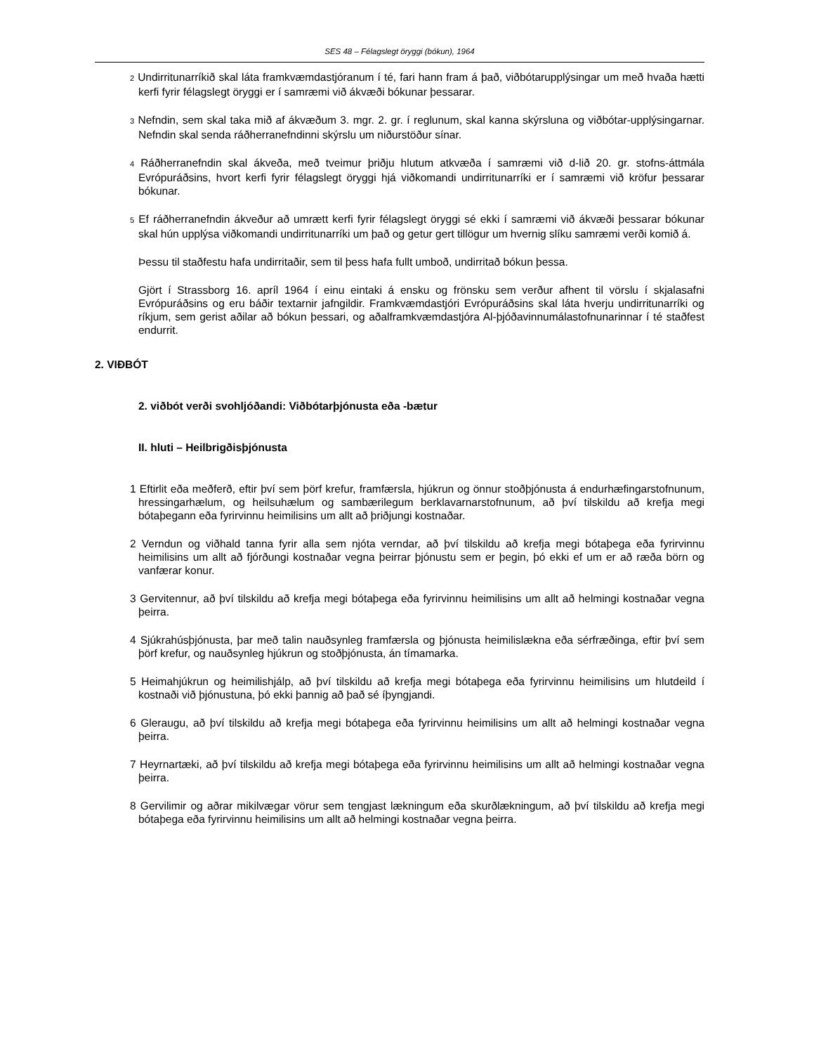SES 48 – Félagslegt öryggi (bókun), 1964
2 Undirritunarríkið skal láta framkvæmdastjóranum í té, fari hann fram á það, viðbótarupplýsingar um með hvaða hætti kerfi fyrir félagslegt öryggi er í samræmi við ákvæði bókunar þessarar.
3 Nefndin, sem skal taka mið af ákvæðum 3. mgr. 2. gr. í reglunum, skal kanna skýrsluna og viðbótar-upplýsingarnar. Nefndin skal senda ráðherranefndinni skýrslu um niðurstöður sínar.
4 Ráðherranefndin skal ákveða, með tveimur þriðju hlutum atkvæða í samræmi við d-lið 20. gr. stofns-áttmála Evrópuráðsins, hvort kerfi fyrir félagslegt öryggi hjá viðkomandi undirritunarríki er í samræmi við kröfur þessarar bókunar.
5 Ef ráðherranefndin ákveður að umrætt kerfi fyrir félagslegt öryggi sé ekki í samræmi við ákvæði þessarar bókunar skal hún upplýsa viðkomandi undirritunarríki um það og getur gert tillögur um hvernig slíku samræmi verði komið á.
Þessu til staðfestu hafa undirritaðir, sem til þess hafa fullt umboð, undirritað bókun þessa.
Gjört í Strassborg 16. apríl 1964 í einu eintaki á ensku og frönsku sem verður afhent til vörslu í skjalasafni Evrópuráðsins og eru báðir textarnir jafngildir. Framkvæmdastjóri Evrópuráðsins skal láta hverju undirritunarríki og ríkjum, sem gerist aðilar að bókun þessari, og aðalframkvæmdastjóra Al-þjóðavinnumálastofnunarinnar í té staðfest endurrit.
2. VIÐBÓT
2. viðbót verði svohljóðandi: Viðbótarþjónusta eða -bætur
II. hluti – Heilbrigðisþjónusta
1 Eftirlit eða meðferð, eftir því sem þörf krefur, framfærsla, hjúkrun og önnur stoðþjónusta á endurhæfingarstofnunum, hressingarhælum, og heilsuhælum og sambærilegum berklavarnarstofnunum, að því tilskildu að krefja megi bótaþegann eða fyrirvinnu heimilisins um allt að þriðjungi kostnaðar.
2 Verndun og viðhald tanna fyrir alla sem njóta verndar, að því tilskildu að krefja megi bótaþega eða fyrirvinnu heimilisins um allt að fjórðungi kostnaðar vegna þeirrar þjónustu sem er þegin, þó ekki ef um er að ræða börn og vanfærar konur.
3 Gervitennur, að því tilskildu að krefja megi bótaþega eða fyrirvinnu heimilisins um allt að helmingi kostnaðar vegna þeirra.
4 Sjúkrahúsþjónusta, þar með talin nauðsynleg framfærsla og þjónusta heimilislækna eða sérfræðinga, eftir því sem þörf krefur, og nauðsynleg hjúkrun og stoðþjónusta, án tímamarka.
5 Heimahjúkrun og heimilishjálp, að því tilskildu að krefja megi bótaþega eða fyrirvinnu heimilisins um hlutdeild í kostnaði við þjónustuna, þó ekki þannig að það sé íþyngjandi.
6 Gleraugu, að því tilskildu að krefja megi bótaþega eða fyrirvinnu heimilisins um allt að helmingi kostnaðar vegna þeirra.
7 Heyrnartæki, að því tilskildu að krefja megi bótaþega eða fyrirvinnu heimilisins um allt að helmingi kostnaðar vegna þeirra.
8 Gervilimir og aðrar mikilvægar vörur sem tengjast lækningum eða skurðlækningum, að því tilskildu að krefja megi bótaþega eða fyrirvinnu heimilisins um allt að helmingi kostnaðar vegna þeirra.